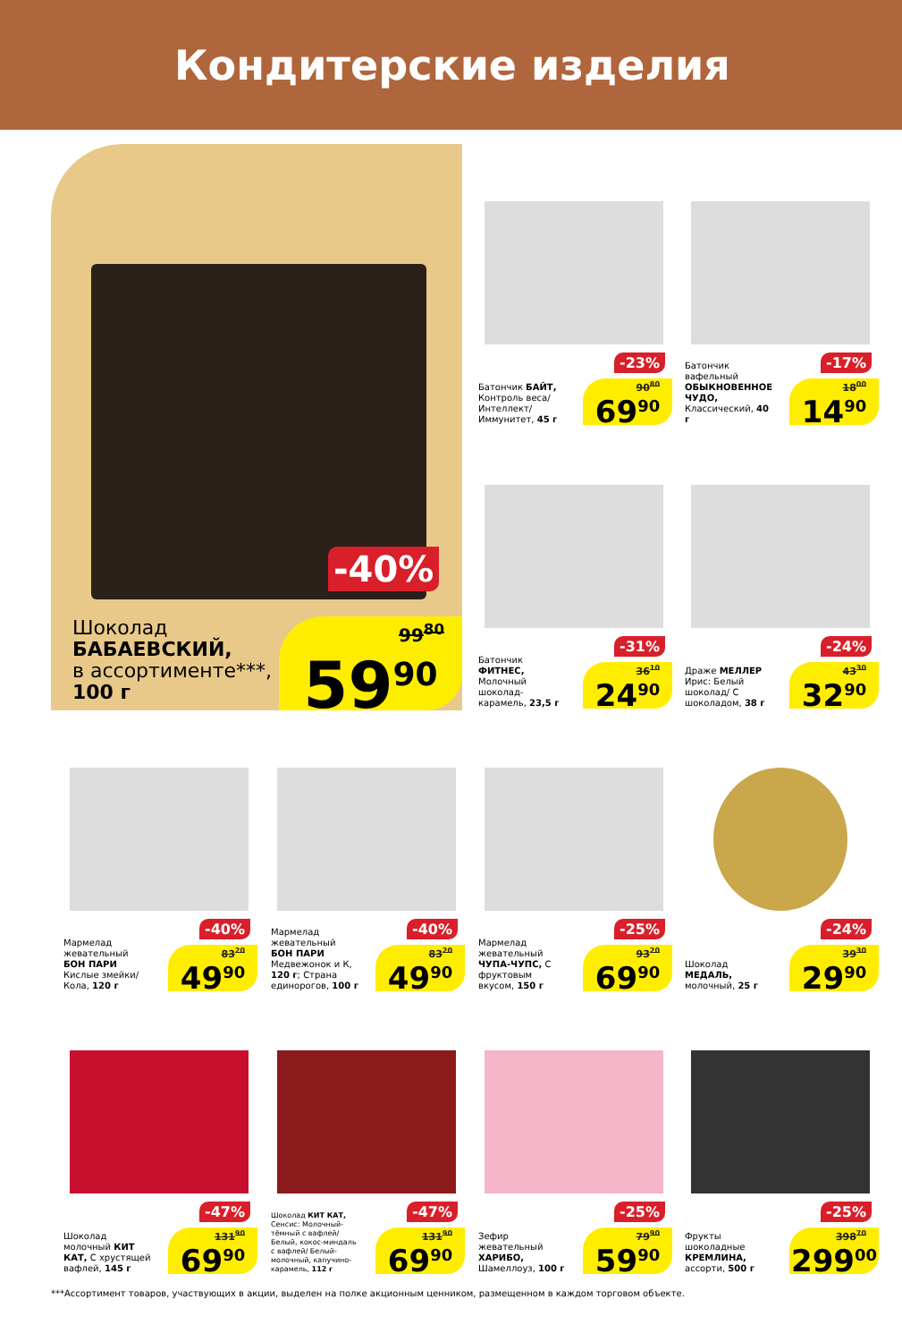Кондитерские изделия
-40%
Шоколад
БАБАЕВСКИЙ,
в ассортименте***,
100 г
99<sup>80</sup> 59<sup>90</sup>
-23%
Батончик БАЙТ, Контроль веса/ Интеллект/ Иммунитет, 45 г
90<sup>80</sup> 69<sup>90</sup>
-17%
Батончик вафельный ОБЫКНОВЕННОЕ ЧУДО, Классический, 40 г
18<sup>00</sup> 14<sup>90</sup>
-31%
Батончик ФИТНЕС, Молочный шоколад-карамель, 23,5 г
36<sup>10</sup> 24<sup>90</sup>
-24%
Драже МЕЛЛЕР Ирис: Белый шоколад/ С шоколадом, 38 г
43<sup>30</sup> 32<sup>90</sup>
-40%
Мармелад жевательный БОН ПАРИ Кислые змейки/ Кола, 120 г
83<sup>20</sup> 49<sup>90</sup>
-40%
Мармелад жевательный БОН ПАРИ Медвежонок и К, 120 г; Страна единорогов, 100 г
83<sup>20</sup> 49<sup>90</sup>
-25%
Мармелад жевательный ЧУПА-ЧУПС, С фруктовым вкусом, 150 г
93<sup>20</sup> 69<sup>90</sup>
-24%
Шоколад МЕДАЛЬ, молочный, 25 г
39<sup>30</sup> 29<sup>90</sup>
-47%
Шоколад молочный КИТ КАТ, С хрустящей вафлей, 145 г
131<sup>90</sup> 69<sup>90</sup>
-47%
Шоколад КИТ КАТ, Сенсис: Молочный-тёмный с вафлей/ Белый, кокос-миндаль с вафлей/ Белый- молочный, капучино-карамель, 112 г
131<sup>90</sup> 69<sup>90</sup>
-25%
Зефир жевательный ХАРИБО, Шамеллоуз, 100 г
79<sup>90</sup> 59<sup>90</sup>
-25%
Фрукты шоколадные КРЕМЛИНА, ассорти, 500 г
398<sup>70</sup> 299<sup>00</sup>
***Ассортимент товаров, участвующих в акции, выделен на полке акционным ценником, размещенном в каждом торговом объекте.